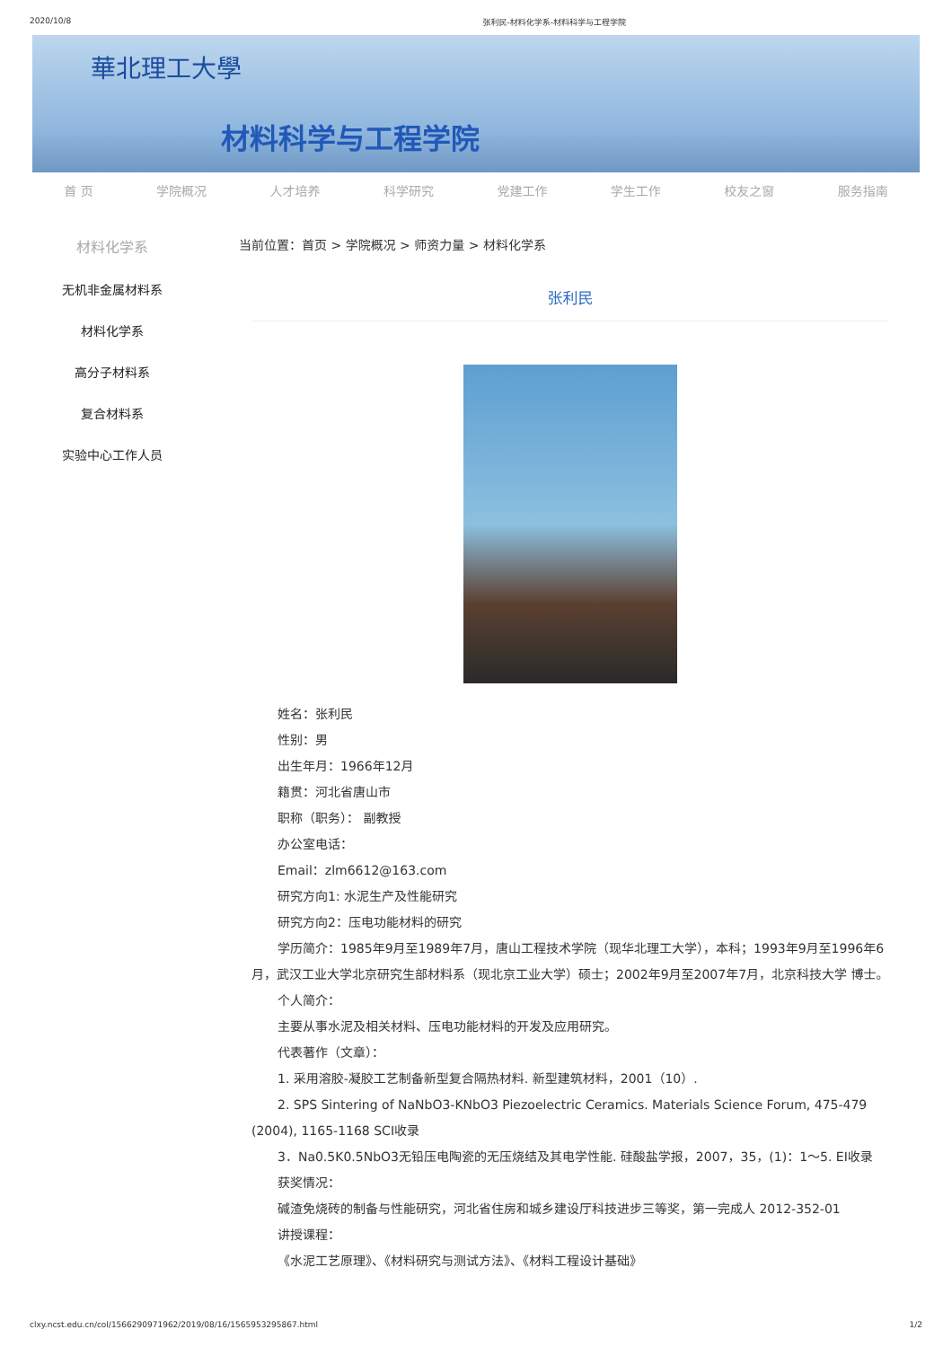2020/10/8 张利民-材料化学系-材料科学与工程学院
華北理工大學
材料科学与工程学院
首 页 学院概况 人才培养 科学研究 党建工作 学生工作 校友之窗 服务指南
材料化学系
无机非金属材料系
材料化学系
高分子材料系
复合材料系
实验中心工作人员
当前位置：首页 > 学院概况 > 师资力量 > 材料化学系
张利民
姓名：张利民
性别：男
出生年月：1966年12月
籍贯：河北省唐山市
职称（职务）： 副教授
办公室电话：
Email：zlm6612@163.com
研究方向1: 水泥生产及性能研究
研究方向2：压电功能材料的研究
学历简介：1985年9月至1989年7月，唐山工程技术学院（现华北理工大学），本科；1993年9月至1996年6月，武汉工业大学北京研究生部材料系（现北京工业大学）硕士；2002年9月至2007年7月，北京科技大学 博士。
个人简介：
主要从事水泥及相关材料、压电功能材料的开发及应用研究。
代表著作（文章）：
1. 采用溶胶-凝胶工艺制备新型复合隔热材料. 新型建筑材料，2001（10）.
2. SPS Sintering of NaNbO3-KNbO3 Piezoelectric Ceramics. Materials Science Forum, 475-479 (2004), 1165-1168 SCI收录
3．Na0.5K0.5NbO3无铅压电陶瓷的无压烧结及其电学性能. 硅酸盐学报，2007，35，(1)：1～5. EI收录
获奖情况：
碱渣免烧砖的制备与性能研究，河北省住房和城乡建设厅科技进步三等奖，第一完成人 2012-352-01
讲授课程：
《水泥工艺原理》、《材料研究与测试方法》、《材料工程设计基础》
clxy.ncst.edu.cn/col/1566290971962/2019/08/16/1565953295867.html 1/2